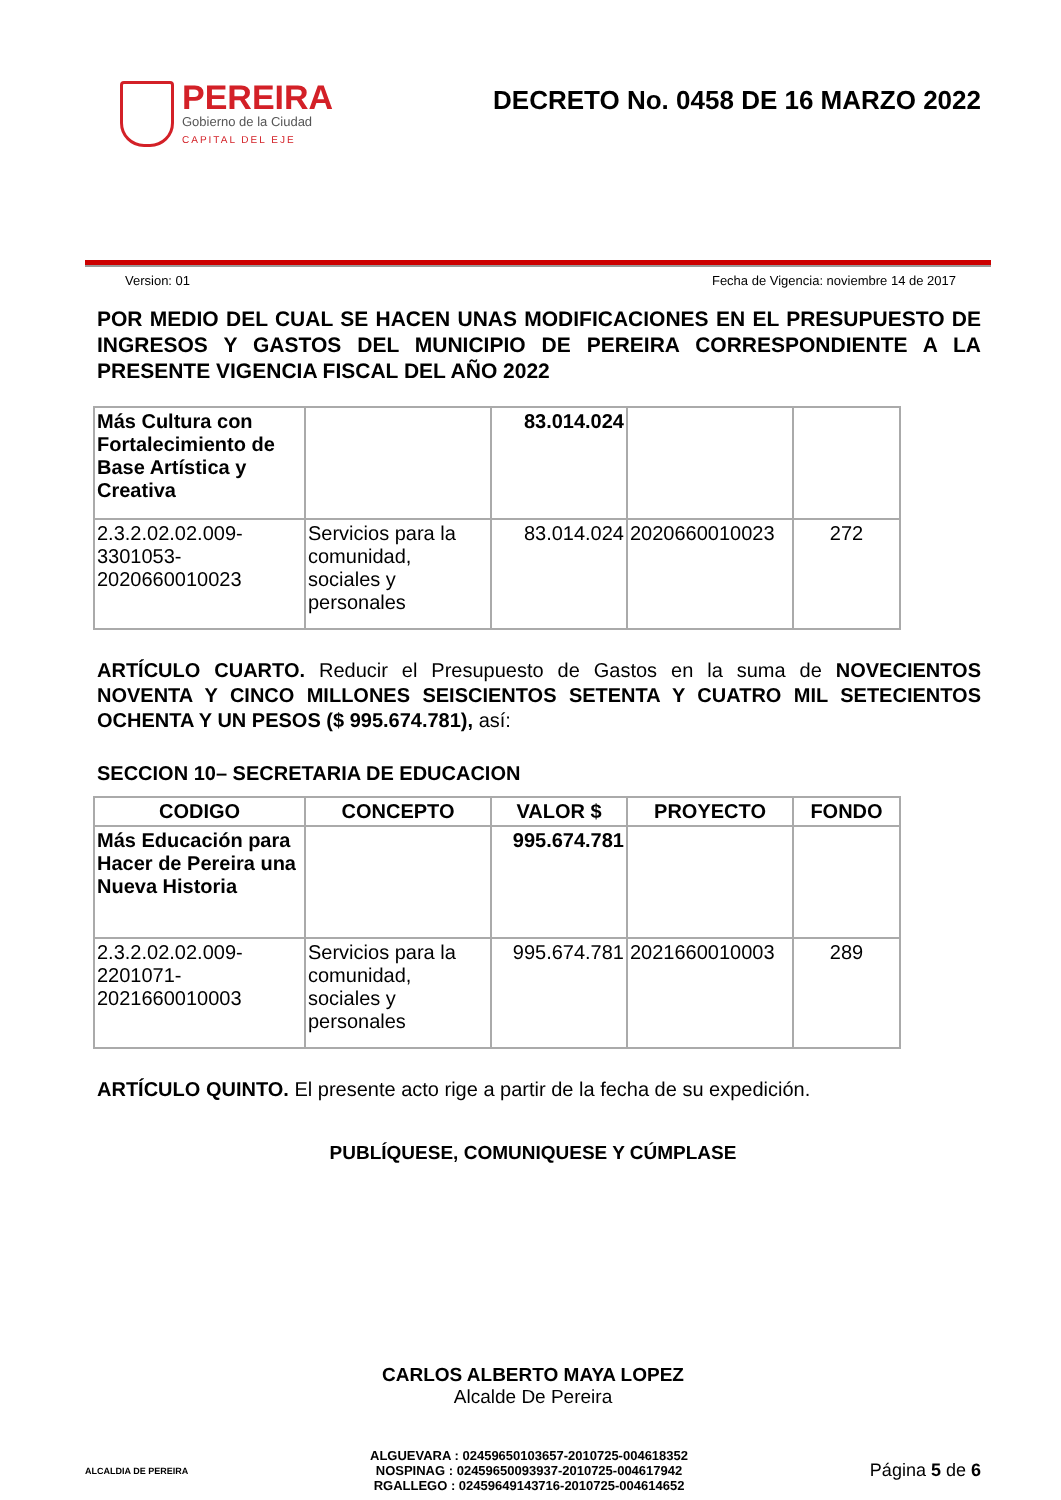PEREIRA
Gobierno de la Ciudad
CAPITAL DEL EJE
DECRETO No. 0458 DE 16 MARZO 2022
Version: 01 Fecha de Vigencia: noviembre 14 de 2017
POR MEDIO DEL CUAL SE HACEN UNAS MODIFICACIONES EN EL PRESUPUESTO DE INGRESOS Y GASTOS DEL MUNICIPIO DE PEREIRA CORRESPONDIENTE A LA PRESENTE VIGENCIA FISCAL DEL AÑO 2022
| Más Cultura con Fortalecimiento de Base Artística y Creativa | | 83.014.024 | | |
| 2.3.2.02.02.009-3301053-2020660010023 | Servicios para la comunidad, sociales y personales | 83.014.024 | 2020660010023 | 272 |
ARTÍCULO CUARTO. Reducir el Presupuesto de Gastos en la suma de NOVECIENTOS NOVENTA Y CINCO MILLONES SEISCIENTOS SETENTA Y CUATRO MIL SETECIENTOS OCHENTA Y UN PESOS ($ 995.674.781), así:
SECCION 10– SECRETARIA DE EDUCACION
| CODIGO | CONCEPTO | VALOR $ | PROYECTO | FONDO |
| --- | --- | --- | --- | --- |
| Más Educación para Hacer de Pereira una Nueva Historia | | 995.674.781 | | |
| 2.3.2.02.02.009-2201071-2021660010003 | Servicios para la comunidad, sociales y personales | 995.674.781 | 2021660010003 | 289 |
ARTÍCULO QUINTO. El presente acto rige a partir de la fecha de su expedición.
PUBLÍQUESE, COMUNIQUESE Y CÚMPLASE
CARLOS ALBERTO MAYA LOPEZ
Alcalde De Pereira
ALCALDIA DE PEREIRA
ALGUEVARA : 02459650103657-2010725-004618352
NOSPINAG : 02459650093937-2010725-004617942
RGALLEGO : 02459649143716-2010725-004614652
Página 5 de 6